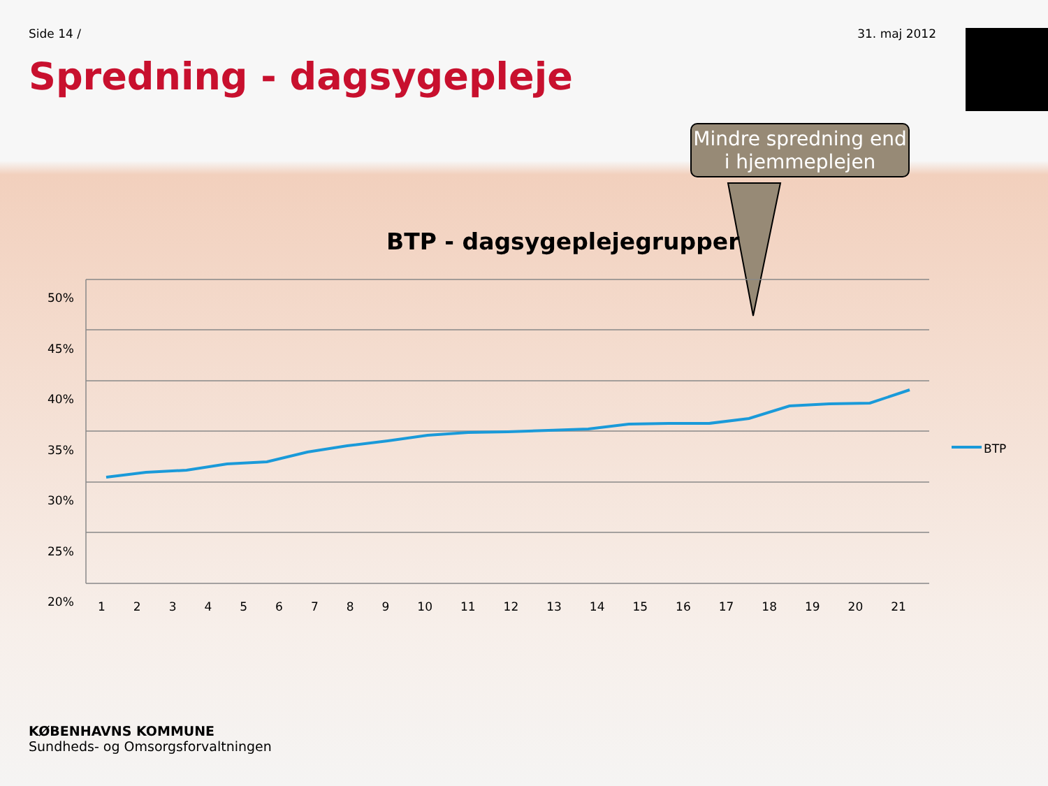Side 14 / 31. maj 2012
Spredning - dagsygepleje
BTP - dagsygeplejegrupper
50%
45%
40%
35%
30%
25%
20%
123456789 10 11 12 13 14 15 16 17 18 19 20 21
BTP
Mindre spredning end i hjemmeplejen
KØBENHAVNS KOMMUNE
Sundheds- og Omsorgsforvaltningen